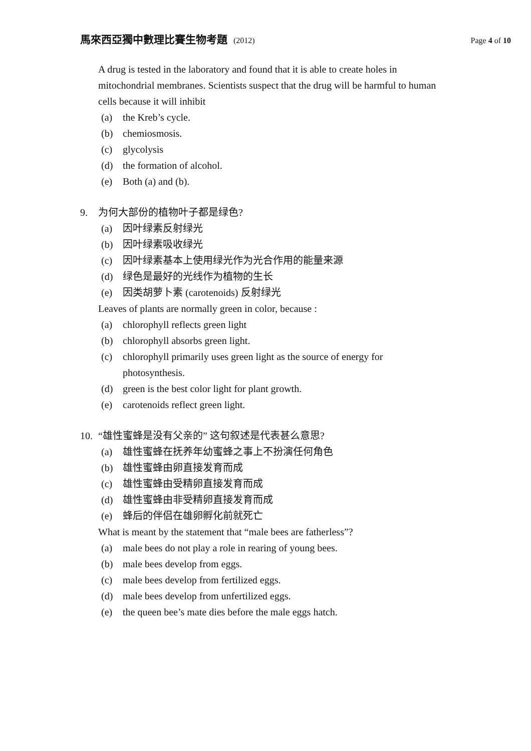馬來西亞獨中數理比賽生物考題 (2012)
Page 4 of 10
A drug is tested in the laboratory and found that it is able to create holes in mitochondrial membranes. Scientists suspect that the drug will be harmful to human cells because it will inhibit
(a) the Kreb’s cycle.
(b) chemiosmosis.
(c) glycolysis
(d) the formation of alcohol.
(e) Both (a) and (b).
9. 为何大部份的植物叶子都是绿色?
(a) 因叶绿素反射绿光
(b) 因叶绿素吸收绿光
(c) 因叶绿素基本上使用绿光作为光合作用的能量来源
(d) 绿色是最好的光线作为植物的生长
(e) 因类胡萝卜素 (carotenoids) 反射绿光
Leaves of plants are normally green in color, because :
(a) chlorophyll reflects green light
(b) chlorophyll absorbs green light.
(c) chlorophyll primarily uses green light as the source of energy for photosynthesis.
(d) green is the best color light for plant growth.
(e) carotenoids reflect green light.
10. “雄性蜜蜂是没有父亲的” 这句叙述是代表甚么意思?
(a) 雄性蜜蜂在抚养年幼蜜蜂之事上不扮演任何角色
(b) 雄性蜜蜂由卵直接发育而成
(c) 雄性蜜蜂由受精卵直接发育而成
(d) 雄性蜜蜂由非受精卵直接发育而成
(e) 蜂后的伴侣在雄卵孵化前就死亡
What is meant by the statement that “male bees are fatherless”?
(a) male bees do not play a role in rearing of young bees.
(b) male bees develop from eggs.
(c) male bees develop from fertilized eggs.
(d) male bees develop from unfertilized eggs.
(e) the queen bee’s mate dies before the male eggs hatch.